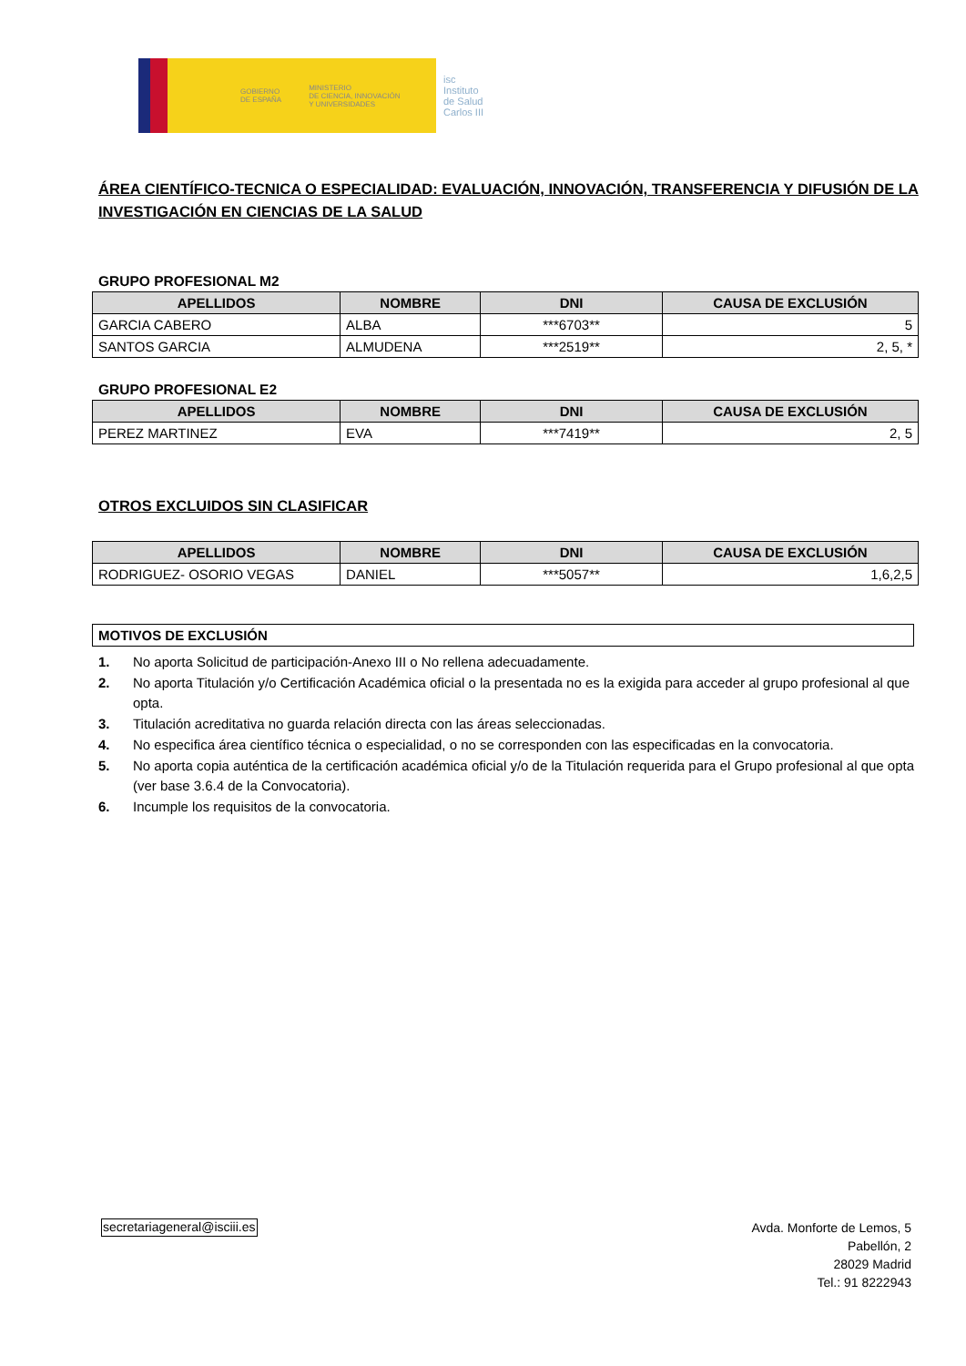GOBIERNO
DE ESPAÑA MINISTERIO
DE CIENCIA, INNOVACIÓN
Y UNIVERSIDADES
isc
Instituto
de Salud
Carlos III
ÁREA CIENTÍFICO-TECNICA O ESPECIALIDAD: EVALUACIÓN, INNOVACIÓN, TRANSFERENCIA Y DIFUSIÓN DE LA INVESTIGACIÓN EN CIENCIAS DE LA SALUD
GRUPO PROFESIONAL M2
| APELLIDOS | NOMBRE | DNI | CAUSA DE EXCLUSIÓN |
| --- | --- | --- | --- |
| GARCIA CABERO | ALBA | ***6703** | 5 |
| SANTOS GARCIA | ALMUDENA | ***2519** | 2, 5, * |
GRUPO PROFESIONAL E2
| APELLIDOS | NOMBRE | DNI | CAUSA DE EXCLUSIÓN |
| --- | --- | --- | --- |
| PEREZ MARTINEZ | EVA | ***7419** | 2, 5 |
OTROS EXCLUIDOS SIN CLASIFICAR
| APELLIDOS | NOMBRE | DNI | CAUSA DE EXCLUSIÓN |
| --- | --- | --- | --- |
| RODRIGUEZ- OSORIO VEGAS | DANIEL | ***5057** | 1,6,2,5 |
| MOTIVOS DE EXCLUSIÓN |
1. No aporta Solicitud de participación-Anexo III o No rellena adecuadamente.
2. No aporta Titulación y/o Certificación Académica oficial o la presentada no es la exigida para acceder al grupo profesional al que opta.
3. Titulación acreditativa no guarda relación directa con las áreas seleccionadas.
4. No especifica área científico técnica o especialidad, o no se corresponden con las especificadas en la convocatoria.
5. No aporta copia auténtica de la certificación académica oficial y/o de la Titulación requerida para el Grupo profesional al que opta (ver base 3.6.4 de la Convocatoria).
6. Incumple los requisitos de la convocatoria.
secretariageneral@isciii.es
Avda. Monforte de Lemos, 5
Pabellón, 2
28029 Madrid
Tel.: 91 8222943